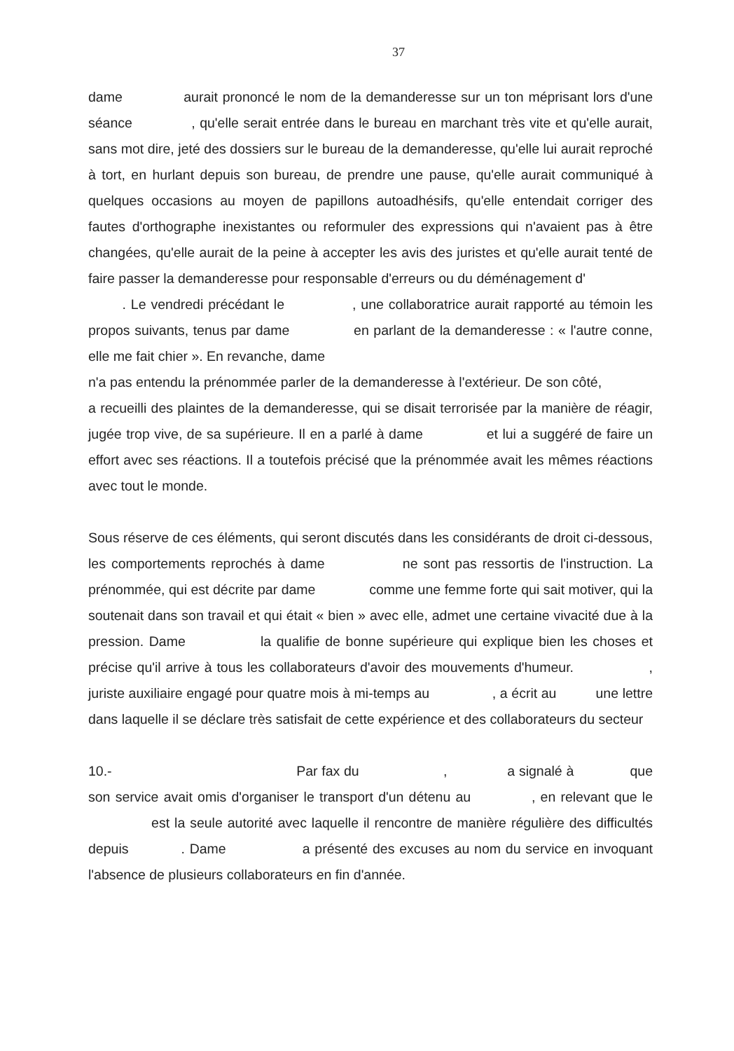37
dame aurait prononcé le nom de la demanderesse sur un ton méprisant lors d'une séance , qu'elle serait entrée dans le bureau en marchant très vite et qu'elle aurait, sans mot dire, jeté des dossiers sur le bureau de la demanderesse, qu'elle lui aurait reproché à tort, en hurlant depuis son bureau, de prendre une pause, qu'elle aurait communiqué à quelques occasions au moyen de papillons autoadhésifs, qu'elle entendait corriger des fautes d'orthographe inexistantes ou reformuler des expressions qui n'avaient pas à être changées, qu'elle aurait de la peine à accepter les avis des juristes et qu'elle aurait tenté de faire passer la demanderesse pour responsable d'erreurs ou du déménagement d'
. Le vendredi précédant le , une collaboratrice aurait rapporté au témoin les propos suivants, tenus par dame en parlant de la demanderesse : « l'autre conne, elle me fait chier ». En revanche, dame
n'a pas entendu la prénommée parler de la demanderesse à l'extérieur. De son côté, a recueilli des plaintes de la demanderesse, qui se disait terrorisée par la manière de réagir, jugée trop vive, de sa supérieure. Il en a parlé à dame et lui a suggéré de faire un effort avec ses réactions. Il a toutefois précisé que la prénommée avait les mêmes réactions avec tout le monde.
Sous réserve de ces éléments, qui seront discutés dans les considérants de droit ci-dessous, les comportements reprochés à dame ne sont pas ressortis de l'instruction. La prénommée, qui est décrite par dame comme une femme forte qui sait motiver, qui la soutenait dans son travail et qui était « bien » avec elle, admet une certaine vivacité due à la pression. Dame la qualifie de bonne supérieure qui explique bien les choses et précise qu'il arrive à tous les collaborateurs d'avoir des mouvements d'humeur. , juriste auxiliaire engagé pour quatre mois à mi-temps au , a écrit au une lettre dans laquelle il se déclare très satisfait de cette expérience et des collaborateurs du secteur
10.- Par fax du , a signalé à que son service avait omis d'organiser le transport d'un détenu au , en relevant que le est la seule autorité avec laquelle il rencontre de manière régulière des difficultés depuis . Dame a présenté des excuses au nom du service en invoquant l'absence de plusieurs collaborateurs en fin d'année.